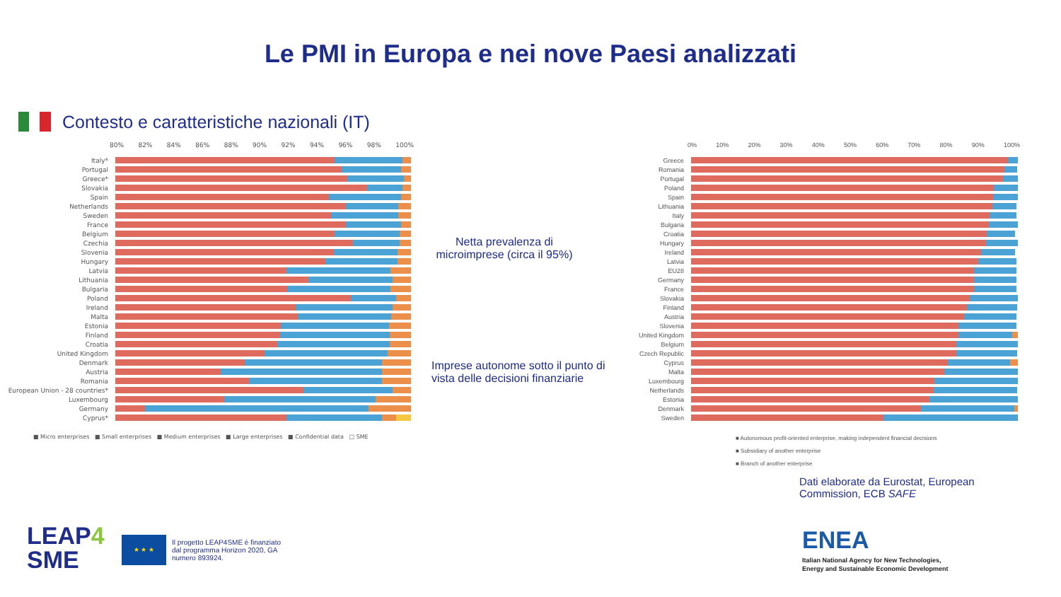Le PMI in Europa e nei nove Paesi analizzati
Contesto e caratteristiche nazionali (IT)
80% 82% 84% 86% 88% 90% 92% 94% 96% 98% 100%
Italy*
Portugal
Greece*
Slovakia
Spain
Netherlands
Sweden
France
Belgium
Czechia
Slovenia
Hungary
Latvia
Lithuania
Bulgaria
Poland
Ireland
Malta
Estonia
Finland
Croatia
United Kingdom
Denmark
Austria
Romania
European Union - 28 countries*
Luxembourg
Germany
Cyprus*
■ Micro enterprises ■ Small enterprises ■ Medium enterprises ■ Large enterprises ■ Confidential data □ SME
Netta prevalenza di microimprese (circa il 95%)
Imprese autonome sotto il punto di vista delle decisioni finanziarie
0% 10% 20% 30% 40% 50% 60% 70% 80% 90% 100%
Greece
Romania
Portugal
Poland
Spain
Lithuania
Italy
Bulgaria
Croatia
Hungary
Ireland
Latvia
EU28
Germany
France
Slovakia
Finland
Austria
Slovenia
United Kingdom
Belgium
Czech Republic
Cyprus
Malta
Luxembourg
Netherlands
Estonia
Denmark
Sweden
■ Autonomous profit-oriented enterprise, making independent financial decisions
■ Subsidiary of another enterprise
■ Branch of another enterprise
Dati elaborate da Eurostat, European Commission, ECB SAFE
LEAP4
SME
★ ★ ★
Il progetto LEAP4SME è finanziato
dal programma Horizon 2020, GA
numero 893924.
ENEA
Italian National Agency for New Technologies,
Energy and Sustainable Economic Development